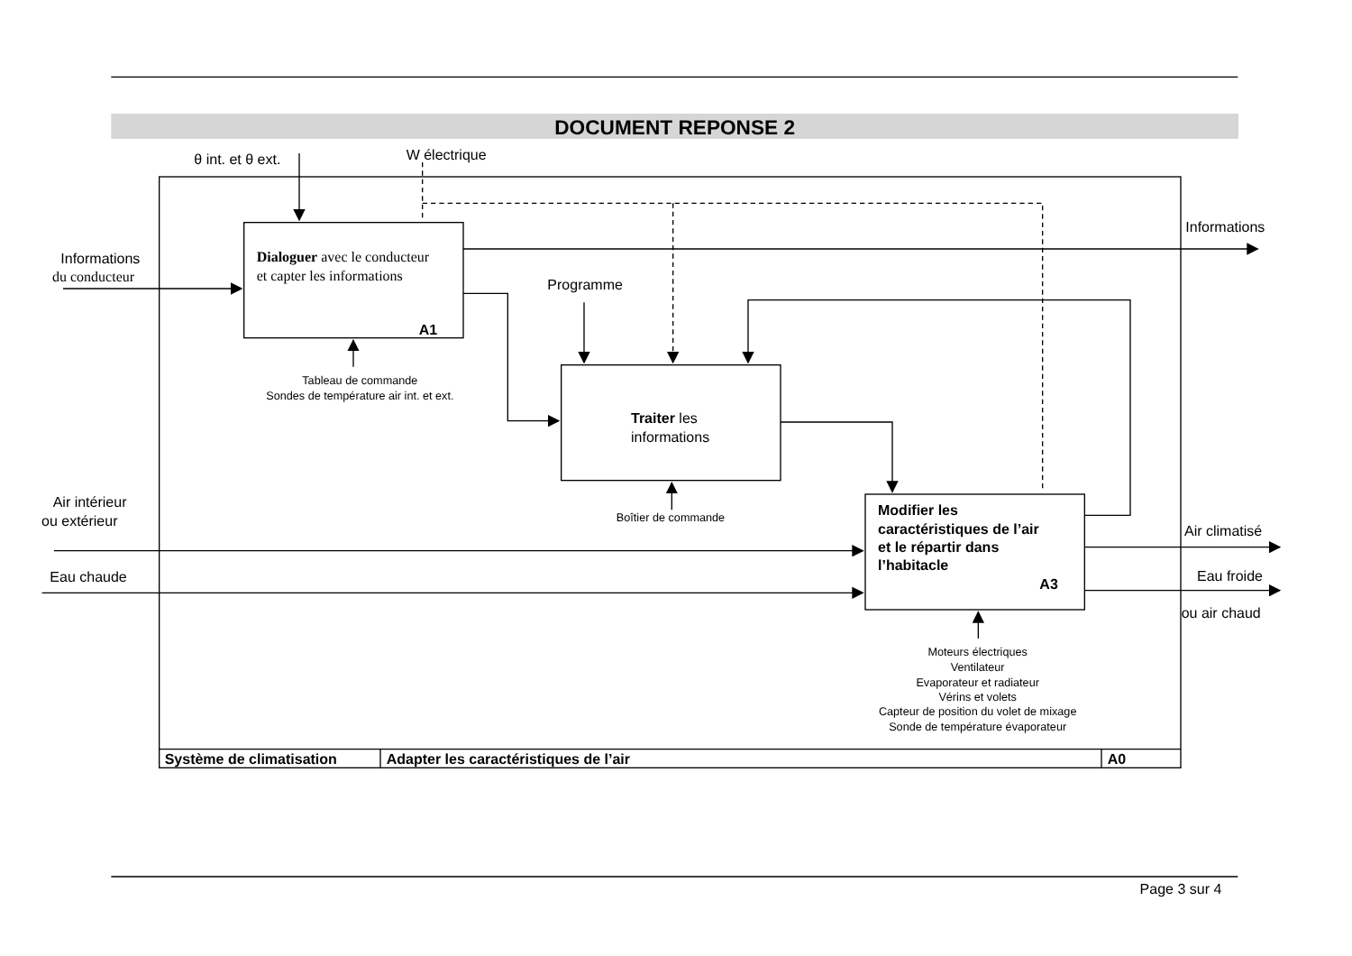DOCUMENT REPONSE 2
θ int. et θ ext.
W électrique
Informations
Informations
du conducteur
Dialoguer avec le conducteur
et capter les informations
A1
Programme
Traiter les
informations
Air intérieur
ou extérieur
Modifier les
caractéristiques de l’air
et le répartir dans
l’habitacle
A3
Air climatisé
Eau chaude
Eau froide
ou air chaud
Tableau de commande
Sondes de température air int. et ext.
Boîtier de commande
Moteurs électriques
Ventilateur
Evaporateur et radiateur
Vérins et volets
Capteur de position du volet de mixage
Sonde de température évaporateur
Système de climatisation
Adapter les caractéristiques de l’air
A0
Page 3 sur 4